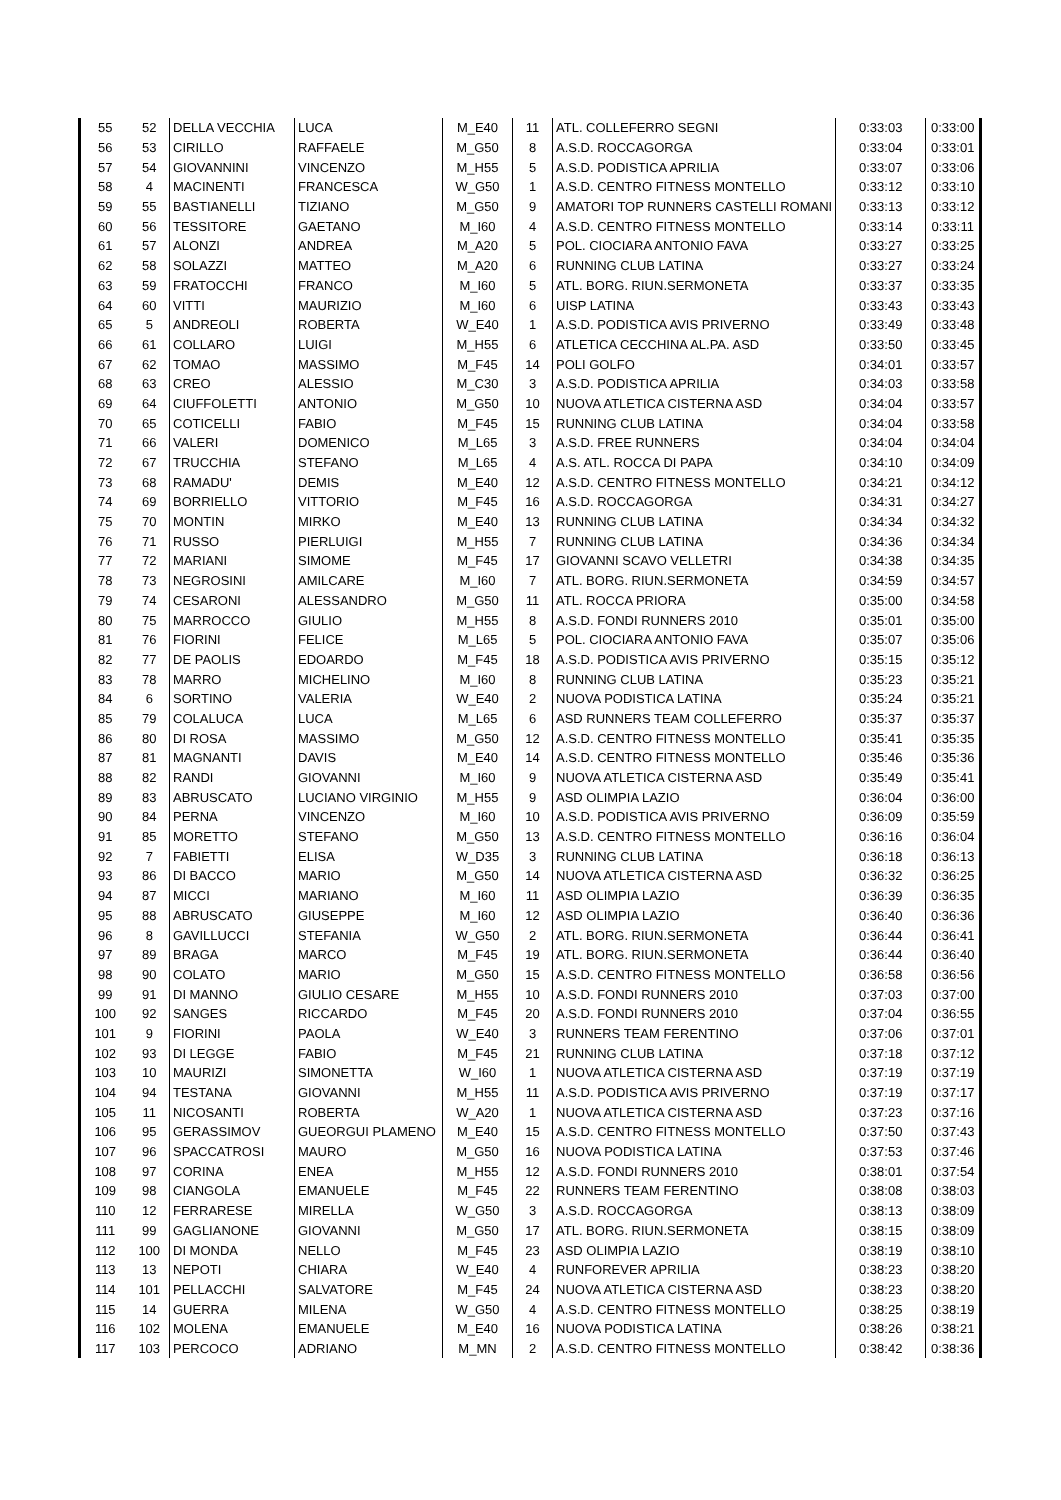| 55 | 52 | DELLA VECCHIA | LUCA | M_E40 | 11 | ATL. COLLEFERRO SEGNI | 0:33:03 | 0:33:00 |
| 56 | 53 | CIRILLO | RAFFAELE | M_G50 | 8 | A.S.D. ROCCAGORGA | 0:33:04 | 0:33:01 |
| 57 | 54 | GIOVANNINI | VINCENZO | M_H55 | 5 | A.S.D. PODISTICA APRILIA | 0:33:07 | 0:33:06 |
| 58 | 4 | MACINENTI | FRANCESCA | W_G50 | 1 | A.S.D. CENTRO FITNESS MONTELLO | 0:33:12 | 0:33:10 |
| 59 | 55 | BASTIANELLI | TIZIANO | M_G50 | 9 | AMATORI TOP RUNNERS CASTELLI ROMANI | 0:33:13 | 0:33:12 |
| 60 | 56 | TESSITORE | GAETANO | M_I60 | 4 | A.S.D. CENTRO FITNESS MONTELLO | 0:33:14 | 0:33:11 |
| 61 | 57 | ALONZI | ANDREA | M_A20 | 5 | POL. CIOCIARA ANTONIO FAVA | 0:33:27 | 0:33:25 |
| 62 | 58 | SOLAZZI | MATTEO | M_A20 | 6 | RUNNING CLUB LATINA | 0:33:27 | 0:33:24 |
| 63 | 59 | FRATOCCHI | FRANCO | M_I60 | 5 | ATL. BORG. RIUN.SERMONETA | 0:33:37 | 0:33:35 |
| 64 | 60 | VITTI | MAURIZIO | M_I60 | 6 | UISP LATINA | 0:33:43 | 0:33:43 |
| 65 | 5 | ANDREOLI | ROBERTA | W_E40 | 1 | A.S.D. PODISTICA AVIS PRIVERNO | 0:33:49 | 0:33:48 |
| 66 | 61 | COLLARO | LUIGI | M_H55 | 6 | ATLETICA CECCHINA AL.PA. ASD | 0:33:50 | 0:33:45 |
| 67 | 62 | TOMAO | MASSIMO | M_F45 | 14 | POLI GOLFO | 0:34:01 | 0:33:57 |
| 68 | 63 | CREO | ALESSIO | M_C30 | 3 | A.S.D. PODISTICA APRILIA | 0:34:03 | 0:33:58 |
| 69 | 64 | CIUFFOLETTI | ANTONIO | M_G50 | 10 | NUOVA ATLETICA CISTERNA ASD | 0:34:04 | 0:33:57 |
| 70 | 65 | COTICELLI | FABIO | M_F45 | 15 | RUNNING CLUB LATINA | 0:34:04 | 0:33:58 |
| 71 | 66 | VALERI | DOMENICO | M_L65 | 3 | A.S.D. FREE RUNNERS | 0:34:04 | 0:34:04 |
| 72 | 67 | TRUCCHIA | STEFANO | M_L65 | 4 | A.S. ATL. ROCCA DI PAPA | 0:34:10 | 0:34:09 |
| 73 | 68 | RAMADU' | DEMIS | M_E40 | 12 | A.S.D. CENTRO FITNESS MONTELLO | 0:34:21 | 0:34:12 |
| 74 | 69 | BORRIELLO | VITTORIO | M_F45 | 16 | A.S.D. ROCCAGORGA | 0:34:31 | 0:34:27 |
| 75 | 70 | MONTIN | MIRKO | M_E40 | 13 | RUNNING CLUB LATINA | 0:34:34 | 0:34:32 |
| 76 | 71 | RUSSO | PIERLUIGI | M_H55 | 7 | RUNNING CLUB LATINA | 0:34:36 | 0:34:34 |
| 77 | 72 | MARIANI | SIMOME | M_F45 | 17 | GIOVANNI SCAVO VELLETRI | 0:34:38 | 0:34:35 |
| 78 | 73 | NEGROSINI | AMILCARE | M_I60 | 7 | ATL. BORG. RIUN.SERMONETA | 0:34:59 | 0:34:57 |
| 79 | 74 | CESARONI | ALESSANDRO | M_G50 | 11 | ATL. ROCCA PRIORA | 0:35:00 | 0:34:58 |
| 80 | 75 | MARROCCO | GIULIO | M_H55 | 8 | A.S.D. FONDI RUNNERS 2010 | 0:35:01 | 0:35:00 |
| 81 | 76 | FIORINI | FELICE | M_L65 | 5 | POL. CIOCIARA ANTONIO FAVA | 0:35:07 | 0:35:06 |
| 82 | 77 | DE PAOLIS | EDOARDO | M_F45 | 18 | A.S.D. PODISTICA AVIS PRIVERNO | 0:35:15 | 0:35:12 |
| 83 | 78 | MARRO | MICHELINO | M_I60 | 8 | RUNNING CLUB LATINA | 0:35:23 | 0:35:21 |
| 84 | 6 | SORTINO | VALERIA | W_E40 | 2 | NUOVA PODISTICA LATINA | 0:35:24 | 0:35:21 |
| 85 | 79 | COLALUCA | LUCA | M_L65 | 6 | ASD RUNNERS TEAM COLLEFERRO | 0:35:37 | 0:35:37 |
| 86 | 80 | DI ROSA | MASSIMO | M_G50 | 12 | A.S.D. CENTRO FITNESS MONTELLO | 0:35:41 | 0:35:35 |
| 87 | 81 | MAGNANTI | DAVIS | M_E40 | 14 | A.S.D. CENTRO FITNESS MONTELLO | 0:35:46 | 0:35:36 |
| 88 | 82 | RANDI | GIOVANNI | M_I60 | 9 | NUOVA ATLETICA CISTERNA ASD | 0:35:49 | 0:35:41 |
| 89 | 83 | ABRUSCATO | LUCIANO VIRGINIO | M_H55 | 9 | ASD OLIMPIA LAZIO | 0:36:04 | 0:36:00 |
| 90 | 84 | PERNA | VINCENZO | M_I60 | 10 | A.S.D. PODISTICA AVIS PRIVERNO | 0:36:09 | 0:35:59 |
| 91 | 85 | MORETTO | STEFANO | M_G50 | 13 | A.S.D. CENTRO FITNESS MONTELLO | 0:36:16 | 0:36:04 |
| 92 | 7 | FABIETTI | ELISA | W_D35 | 3 | RUNNING CLUB LATINA | 0:36:18 | 0:36:13 |
| 93 | 86 | DI BACCO | MARIO | M_G50 | 14 | NUOVA ATLETICA CISTERNA ASD | 0:36:32 | 0:36:25 |
| 94 | 87 | MICCI | MARIANO | M_I60 | 11 | ASD OLIMPIA LAZIO | 0:36:39 | 0:36:35 |
| 95 | 88 | ABRUSCATO | GIUSEPPE | M_I60 | 12 | ASD OLIMPIA LAZIO | 0:36:40 | 0:36:36 |
| 96 | 8 | GAVILLUCCI | STEFANIA | W_G50 | 2 | ATL. BORG. RIUN.SERMONETA | 0:36:44 | 0:36:41 |
| 97 | 89 | BRAGA | MARCO | M_F45 | 19 | ATL. BORG. RIUN.SERMONETA | 0:36:44 | 0:36:40 |
| 98 | 90 | COLATO | MARIO | M_G50 | 15 | A.S.D. CENTRO FITNESS MONTELLO | 0:36:58 | 0:36:56 |
| 99 | 91 | DI MANNO | GIULIO CESARE | M_H55 | 10 | A.S.D. FONDI RUNNERS 2010 | 0:37:03 | 0:37:00 |
| 100 | 92 | SANGES | RICCARDO | M_F45 | 20 | A.S.D. FONDI RUNNERS 2010 | 0:37:04 | 0:36:55 |
| 101 | 9 | FIORINI | PAOLA | W_E40 | 3 | RUNNERS TEAM FERENTINO | 0:37:06 | 0:37:01 |
| 102 | 93 | DI LEGGE | FABIO | M_F45 | 21 | RUNNING CLUB LATINA | 0:37:18 | 0:37:12 |
| 103 | 10 | MAURIZI | SIMONETTA | W_I60 | 1 | NUOVA ATLETICA CISTERNA ASD | 0:37:19 | 0:37:19 |
| 104 | 94 | TESTANA | GIOVANNI | M_H55 | 11 | A.S.D. PODISTICA AVIS PRIVERNO | 0:37:19 | 0:37:17 |
| 105 | 11 | NICOSANTI | ROBERTA | W_A20 | 1 | NUOVA ATLETICA CISTERNA ASD | 0:37:23 | 0:37:16 |
| 106 | 95 | GERASSIMOV | GUEORGUI PLAMENO | M_E40 | 15 | A.S.D. CENTRO FITNESS MONTELLO | 0:37:50 | 0:37:43 |
| 107 | 96 | SPACCATROSI | MAURO | M_G50 | 16 | NUOVA PODISTICA LATINA | 0:37:53 | 0:37:46 |
| 108 | 97 | CORINA | ENEA | M_H55 | 12 | A.S.D. FONDI RUNNERS 2010 | 0:38:01 | 0:37:54 |
| 109 | 98 | CIANGOLA | EMANUELE | M_F45 | 22 | RUNNERS TEAM FERENTINO | 0:38:08 | 0:38:03 |
| 110 | 12 | FERRARESE | MIRELLA | W_G50 | 3 | A.S.D. ROCCAGORGA | 0:38:13 | 0:38:09 |
| 111 | 99 | GAGLIANONE | GIOVANNI | M_G50 | 17 | ATL. BORG. RIUN.SERMONETA | 0:38:15 | 0:38:09 |
| 112 | 100 | DI MONDA | NELLO | M_F45 | 23 | ASD OLIMPIA LAZIO | 0:38:19 | 0:38:10 |
| 113 | 13 | NEPOTI | CHIARA | W_E40 | 4 | RUNFOREVER APRILIA | 0:38:23 | 0:38:20 |
| 114 | 101 | PELLACCHI | SALVATORE | M_F45 | 24 | NUOVA ATLETICA CISTERNA ASD | 0:38:23 | 0:38:20 |
| 115 | 14 | GUERRA | MILENA | W_G50 | 4 | A.S.D. CENTRO FITNESS MONTELLO | 0:38:25 | 0:38:19 |
| 116 | 102 | MOLENA | EMANUELE | M_E40 | 16 | NUOVA PODISTICA LATINA | 0:38:26 | 0:38:21 |
| 117 | 103 | PERCOCO | ADRIANO | M_MN | 2 | A.S.D. CENTRO FITNESS MONTELLO | 0:38:42 | 0:38:36 |